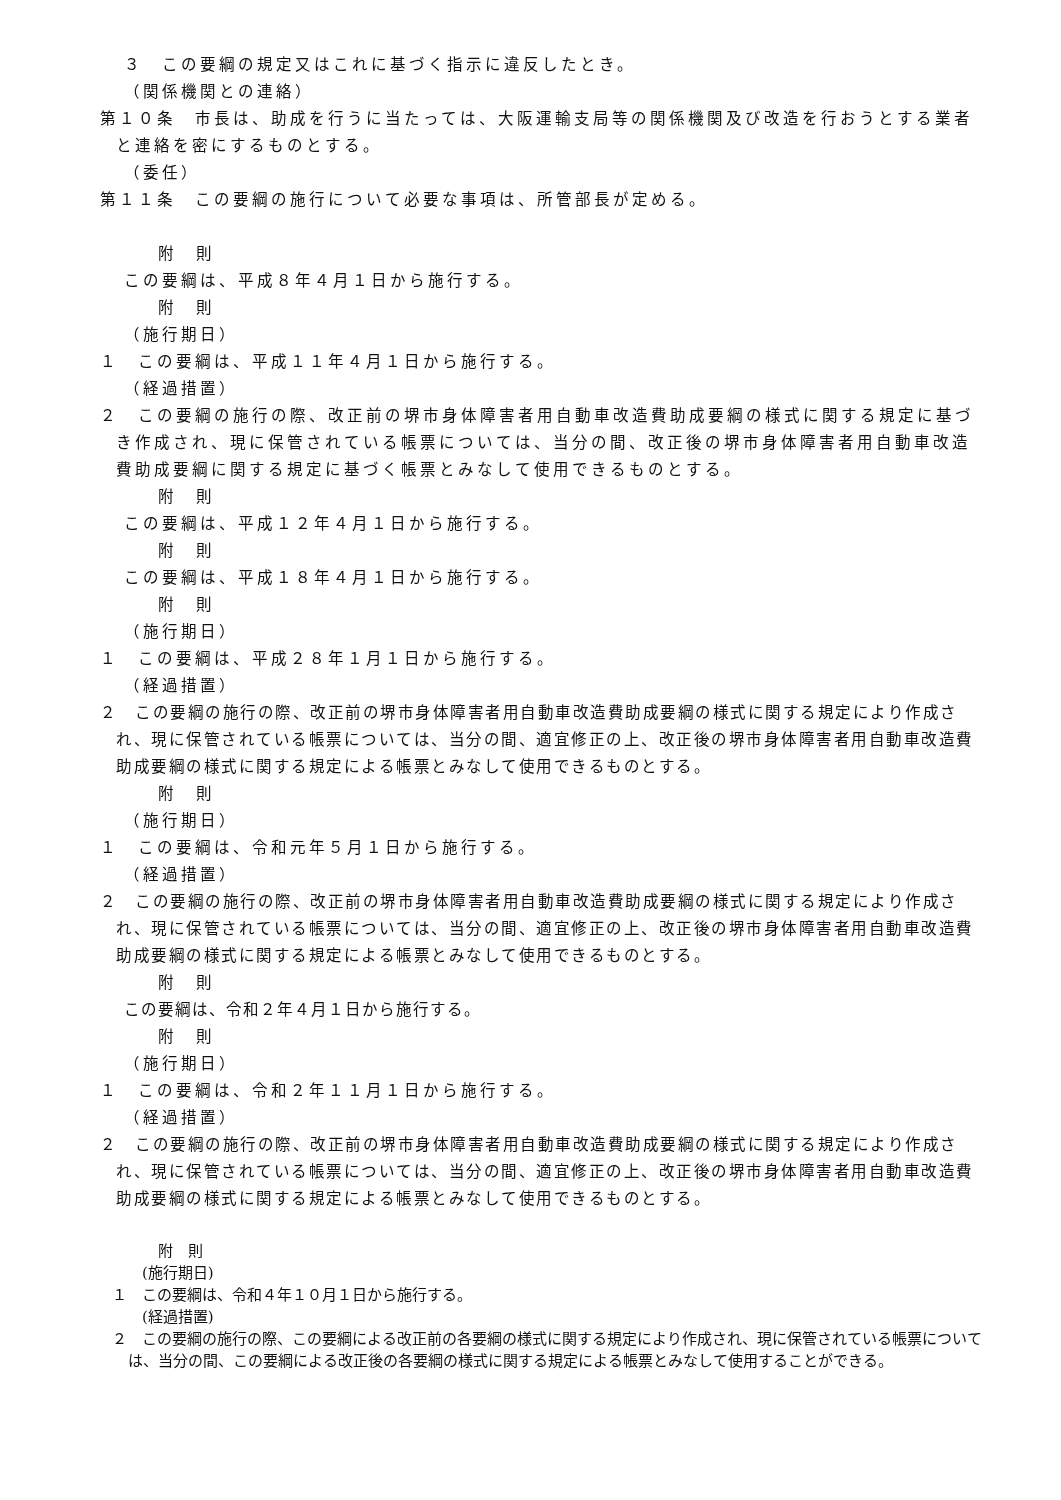３　この要綱の規定又はこれに基づく指示に違反したとき。
（関係機関との連絡）
第１０条　市長は、助成を行うに当たっては、大阪運輸支局等の関係機関及び改造を行おうとする業者と連絡を密にするものとする。
（委任）
第１１条　この要綱の施行について必要な事項は、所管部長が定める。
附　則
この要綱は、平成８年４月１日から施行する。
附　則
（施行期日）
１　この要綱は、平成１１年４月１日から施行する。
（経過措置）
２　この要綱の施行の際、改正前の堺市身体障害者用自動車改造費助成要綱の様式に関する規定に基づき作成され、現に保管されている帳票については、当分の間、改正後の堺市身体障害者用自動車改造費助成要綱に関する規定に基づく帳票とみなして使用できるものとする。
附　則
この要綱は、平成１２年４月１日から施行する。
附　則
この要綱は、平成１８年４月１日から施行する。
附　則
（施行期日）
１　この要綱は、平成２８年１月１日から施行する。
（経過措置）
２　この要綱の施行の際、改正前の堺市身体障害者用自動車改造費助成要綱の様式に関する規定により作成され、現に保管されている帳票については、当分の間、適宜修正の上、改正後の堺市身体障害者用自動車改造費助成要綱の様式に関する規定による帳票とみなして使用できるものとする。
附　則
（施行期日）
１　この要綱は、令和元年５月１日から施行する。
（経過措置）
２　この要綱の施行の際、改正前の堺市身体障害者用自動車改造費助成要綱の様式に関する規定により作成され、現に保管されている帳票については、当分の間、適宜修正の上、改正後の堺市身体障害者用自動車改造費助成要綱の様式に関する規定による帳票とみなして使用できるものとする。
附　則
この要綱は、令和２年４月１日から施行する。
附　則
（施行期日）
１　この要綱は、令和２年１１月１日から施行する。
（経過措置）
２　この要綱の施行の際、改正前の堺市身体障害者用自動車改造費助成要綱の様式に関する規定により作成され、現に保管されている帳票については、当分の間、適宜修正の上、改正後の堺市身体障害者用自動車改造費助成要綱の様式に関する規定による帳票とみなして使用できるものとする。
附　則
(施行期日)
１　この要綱は、令和４年１０月１日から施行する。
(経過措置)
２　この要綱の施行の際、この要綱による改正前の各要綱の様式に関する規定により作成され、現に保管されている帳票については、当分の間、この要綱による改正後の各要綱の様式に関する規定による帳票とみなして使用することができる。